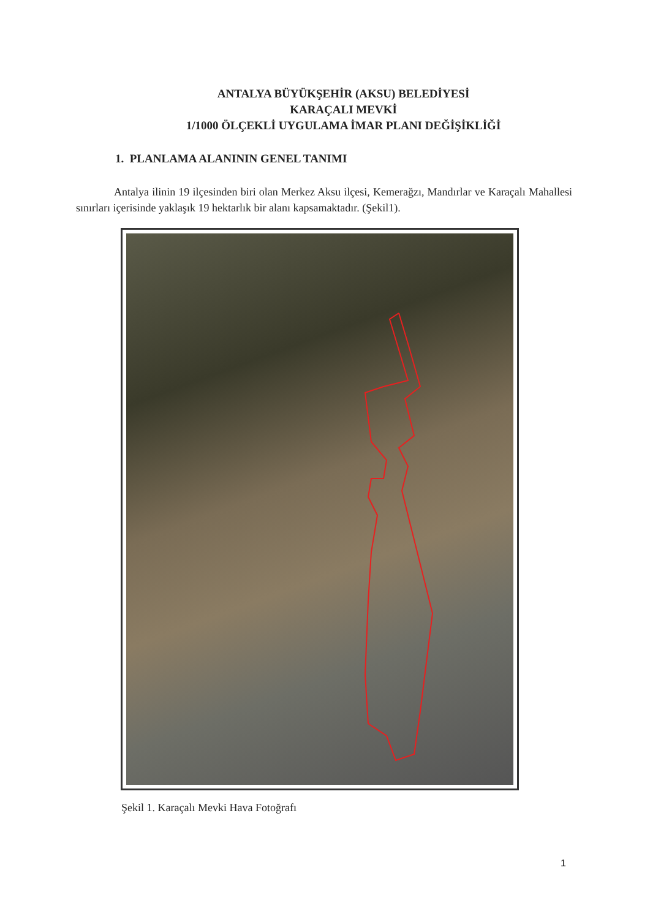ANTALYA BÜYÜKŞEHİR (AKSU) BELEDİYESİ
KARAÇALI MEVKİ
1/1000 ÖLÇEKLİ UYGULAMA İMAR PLANI DEĞİŞİKLİĞİ
1. PLANLAMA ALANININ GENEL TANIMI
Antalya ilinin 19 ilçesinden biri olan Merkez Aksu ilçesi, Kemerağzı, Mandırlar ve Karaçalı Mahallesi sınırları içerisinde yaklaşık 19 hektarlık bir alanı kapsamaktadır. (Şekil1).
Şekil 1. Karaçalı Mevki Hava Fotoğrafı
1